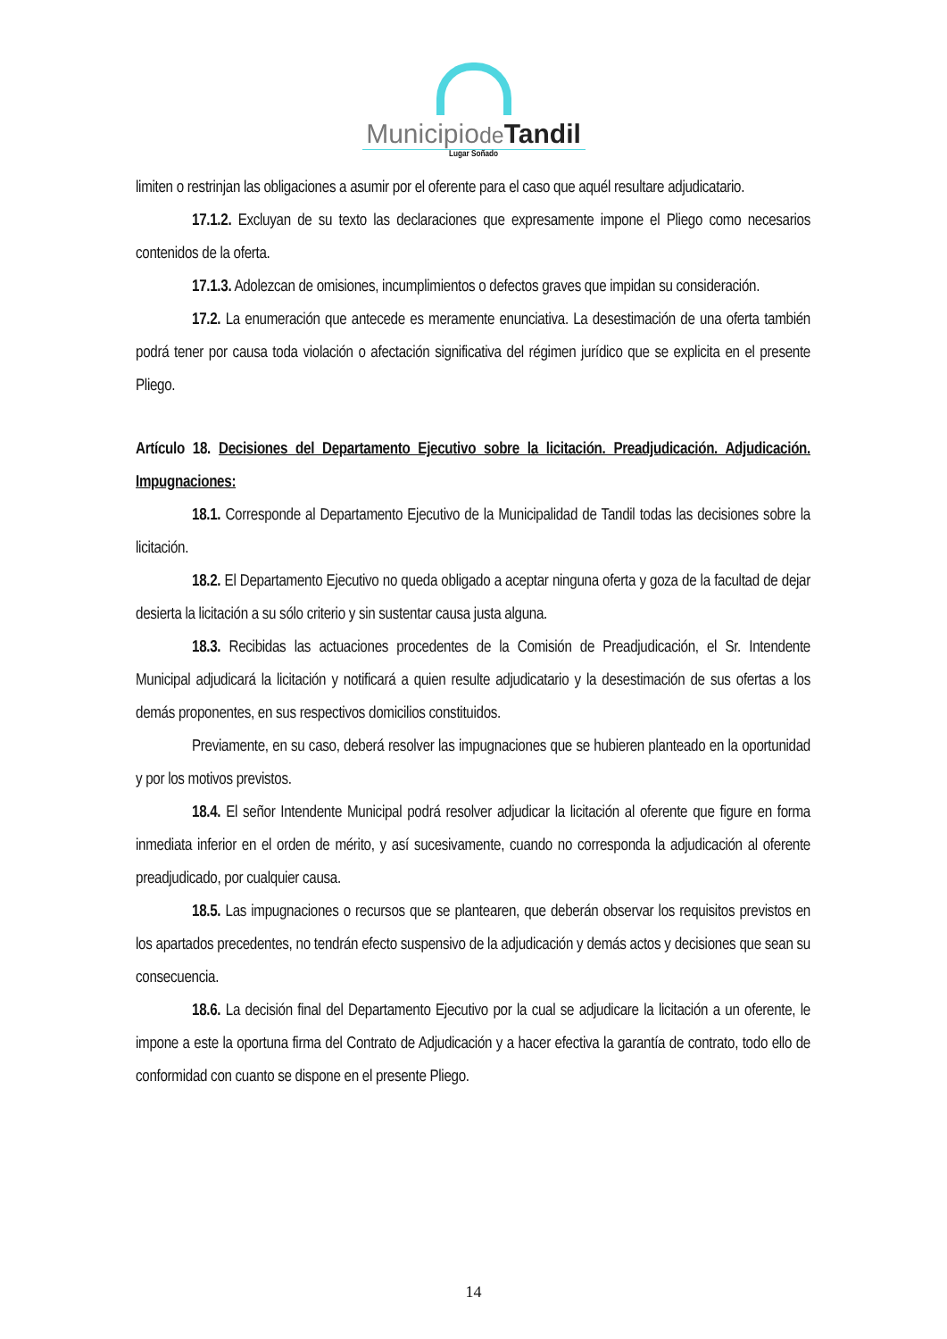Municipiode Tandil
Lugar Soñado
limiten o restrinjan las obligaciones a asumir por el oferente para el caso que aquél resultare adjudicatario.
17.1.2. Excluyan de su texto las declaraciones que expresamente impone el Pliego como necesarios contenidos de la oferta.
17.1.3. Adolezcan de omisiones, incumplimientos o defectos graves que impidan su consideración.
17.2. La enumeración que antecede es meramente enunciativa. La desestimación de una oferta también podrá tener por causa toda violación o afectación significativa del régimen jurídico que se explicita en el presente Pliego.
Artículo 18. Decisiones del Departamento Ejecutivo sobre la licitación. Preadjudicación. Adjudicación. Impugnaciones:
18.1. Corresponde al Departamento Ejecutivo de la Municipalidad de Tandil todas las decisiones sobre la licitación.
18.2. El Departamento Ejecutivo no queda obligado a aceptar ninguna oferta y goza de la facultad de dejar desierta la licitación a su sólo criterio y sin sustentar causa justa alguna.
18.3. Recibidas las actuaciones procedentes de la Comisión de Preadjudicación, el Sr. Intendente Municipal adjudicará la licitación y notificará a quien resulte adjudicatario y la desestimación de sus ofertas a los demás proponentes, en sus respectivos domicilios constituidos.
Previamente, en su caso, deberá resolver las impugnaciones que se hubieren planteado en la oportunidad y por los motivos previstos.
18.4. El señor Intendente Municipal podrá resolver adjudicar la licitación al oferente que figure en forma inmediata inferior en el orden de mérito, y así sucesivamente, cuando no corresponda la adjudicación al oferente preadjudicado, por cualquier causa.
18.5. Las impugnaciones o recursos que se plantearen, que deberán observar los requisitos previstos en los apartados precedentes, no tendrán efecto suspensivo de la adjudicación y demás actos y decisiones que sean su consecuencia.
18.6. La decisión final del Departamento Ejecutivo por la cual se adjudicare la licitación a un oferente, le impone a este la oportuna firma del Contrato de Adjudicación y a hacer efectiva la garantía de contrato, todo ello de conformidad con cuanto se dispone en el presente Pliego.
14